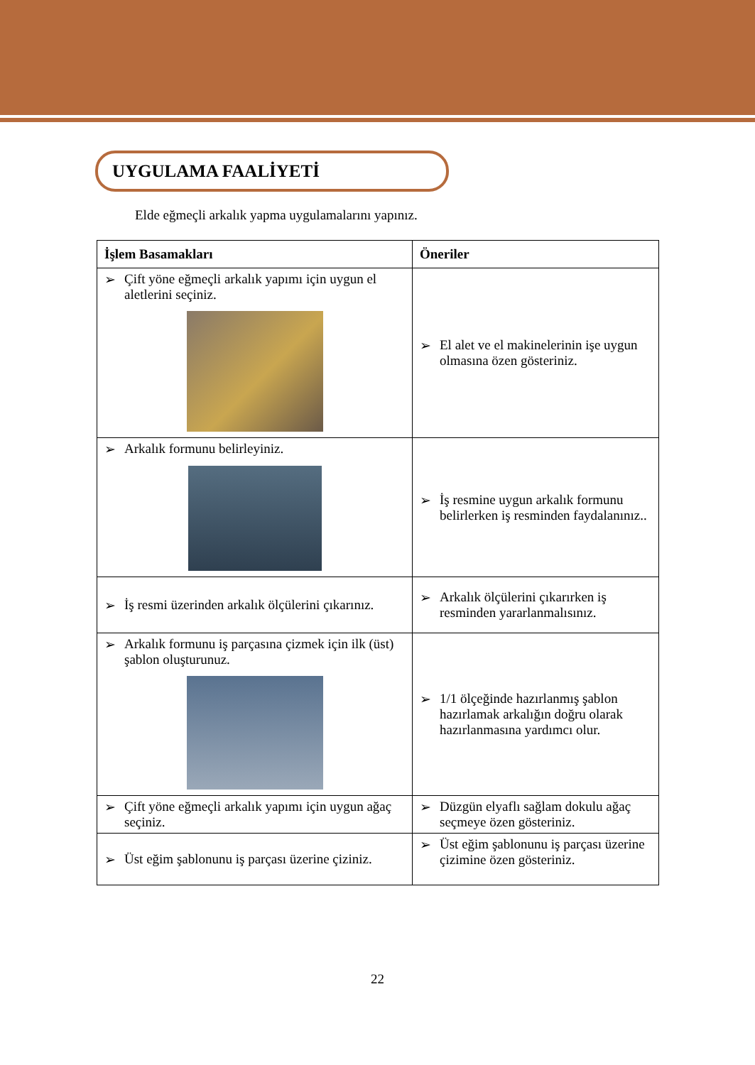UYGULAMA FAALİYETİ
Elde eğmeçli arkalık yapma uygulamalarını yapınız.
| İşlem Basamakları | Öneriler |
| --- | --- |
| ➢ Çift yöne eğmeçli arkalık yapımı için uygun el aletlerini seçiniz. | ➢ El alet ve el makinelerinin işe uygun olmasına özen gösteriniz. |
| ➢ Arkalık formunu belirleyiniz. | ➢ İş resmine uygun arkalık formunu belirlerken iş resminden faydalanınız.. |
| ➢ İş resmi üzerinden arkalık ölçülerini çıkarınız. | ➢ Arkalık ölçülerini çıkarırken iş resminden yararlanmalısınız. |
| ➢ Arkalık formunu iş parçasına çizmek için ilk (üst) şablon oluşturunuz. | ➢ 1/1 ölçeğinde hazırlanmış şablon hazırlamak arkalığın doğru olarak hazırlanmasına yardımcı olur. |
| ➢ Çift yöne eğmeçli arkalık yapımı için uygun ağaç seçiniz. | ➢ Düzgün elyaflı sağlam dokulu ağaç seçmeye özen gösteriniz. |
| ➢ Üst eğim şablonunu iş parçası üzerine çiziniz. | ➢ Üst eğim şablonunu iş parçası üzerine çizimine özen gösteriniz. |
22